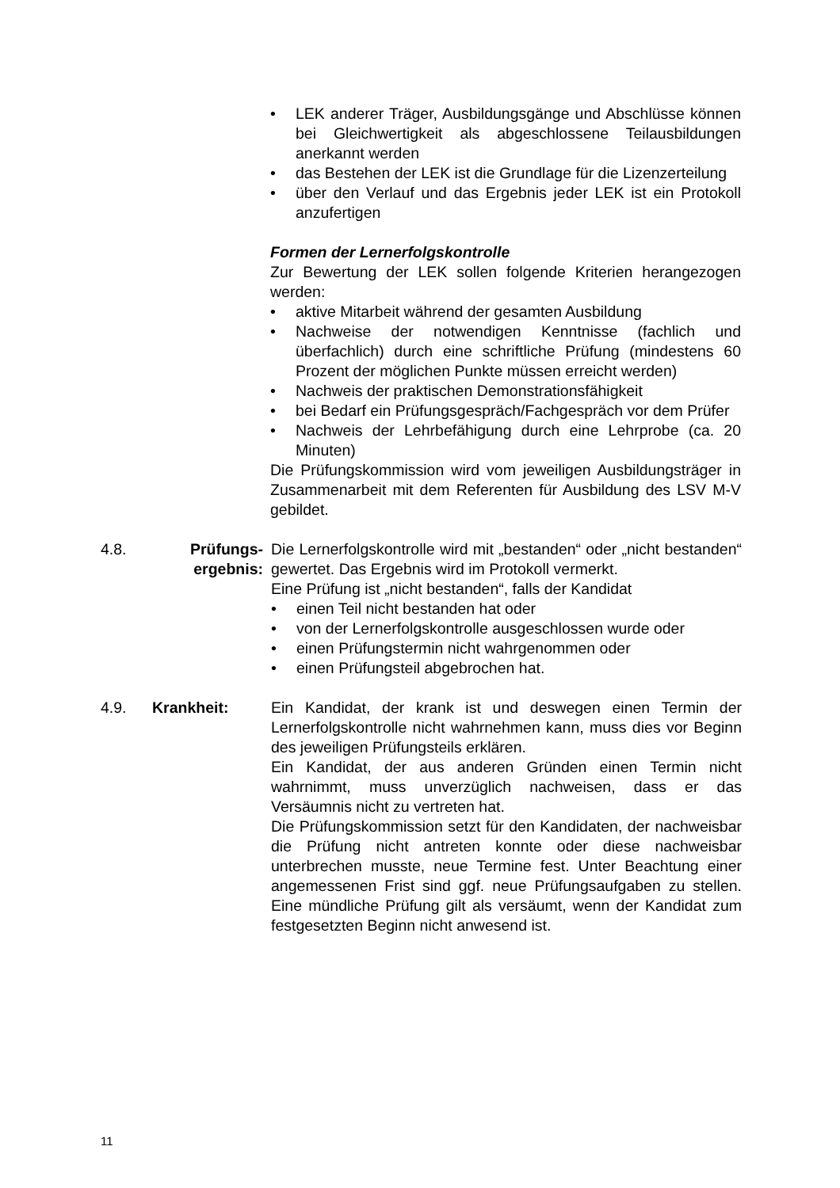• LEK anderer Träger, Ausbildungsgänge und Abschlüsse können bei Gleichwertigkeit als abgeschlossene Teilausbildungen anerkannt werden
• das Bestehen der LEK ist die Grundlage für die Lizenzerteilung
• über den Verlauf und das Ergebnis jeder LEK ist ein Protokoll anzufertigen
Formen der Lernerfolgskontrolle
Zur Bewertung der LEK sollen folgende Kriterien herangezogen werden:
• aktive Mitarbeit während der gesamten Ausbildung
• Nachweise der notwendigen Kenntnisse (fachlich und überfachlich) durch eine schriftliche Prüfung (mindestens 60 Prozent der möglichen Punkte müssen erreicht werden)
• Nachweis der praktischen Demonstrationsfähigkeit
• bei Bedarf ein Prüfungsgespräch/Fachgespräch vor dem Prüfer
• Nachweis der Lehrbefähigung durch eine Lehrprobe (ca. 20 Minuten)
Die Prüfungskommission wird vom jeweiligen Ausbildungsträger in Zusammenarbeit mit dem Referenten für Ausbildung des LSV M-V gebildet.
4.8. Prüfungs-
ergebnis:
Die Lernerfolgskontrolle wird mit „bestanden“ oder „nicht bestanden“ gewertet. Das Ergebnis wird im Protokoll vermerkt.
Eine Prüfung ist „nicht bestanden“, falls der Kandidat
• einen Teil nicht bestanden hat oder
• von der Lernerfolgskontrolle ausgeschlossen wurde oder
• einen Prüfungstermin nicht wahrgenommen oder
• einen Prüfungsteil abgebrochen hat.
4.9. Krankheit: Ein Kandidat, der krank ist und deswegen einen Termin der Lernerfolgskontrolle nicht wahrnehmen kann, muss dies vor Beginn des jeweiligen Prüfungsteils erklären.
Ein Kandidat, der aus anderen Gründen einen Termin nicht wahrnimmt, muss unverzüglich nachweisen, dass er das Versäumnis nicht zu vertreten hat.
Die Prüfungskommission setzt für den Kandidaten, der nachweisbar die Prüfung nicht antreten konnte oder diese nachweisbar unterbrechen musste, neue Termine fest. Unter Beachtung einer angemessenen Frist sind ggf. neue Prüfungsaufgaben zu stellen. Eine mündliche Prüfung gilt als versäumt, wenn der Kandidat zum festgesetzten Beginn nicht anwesend ist.
11